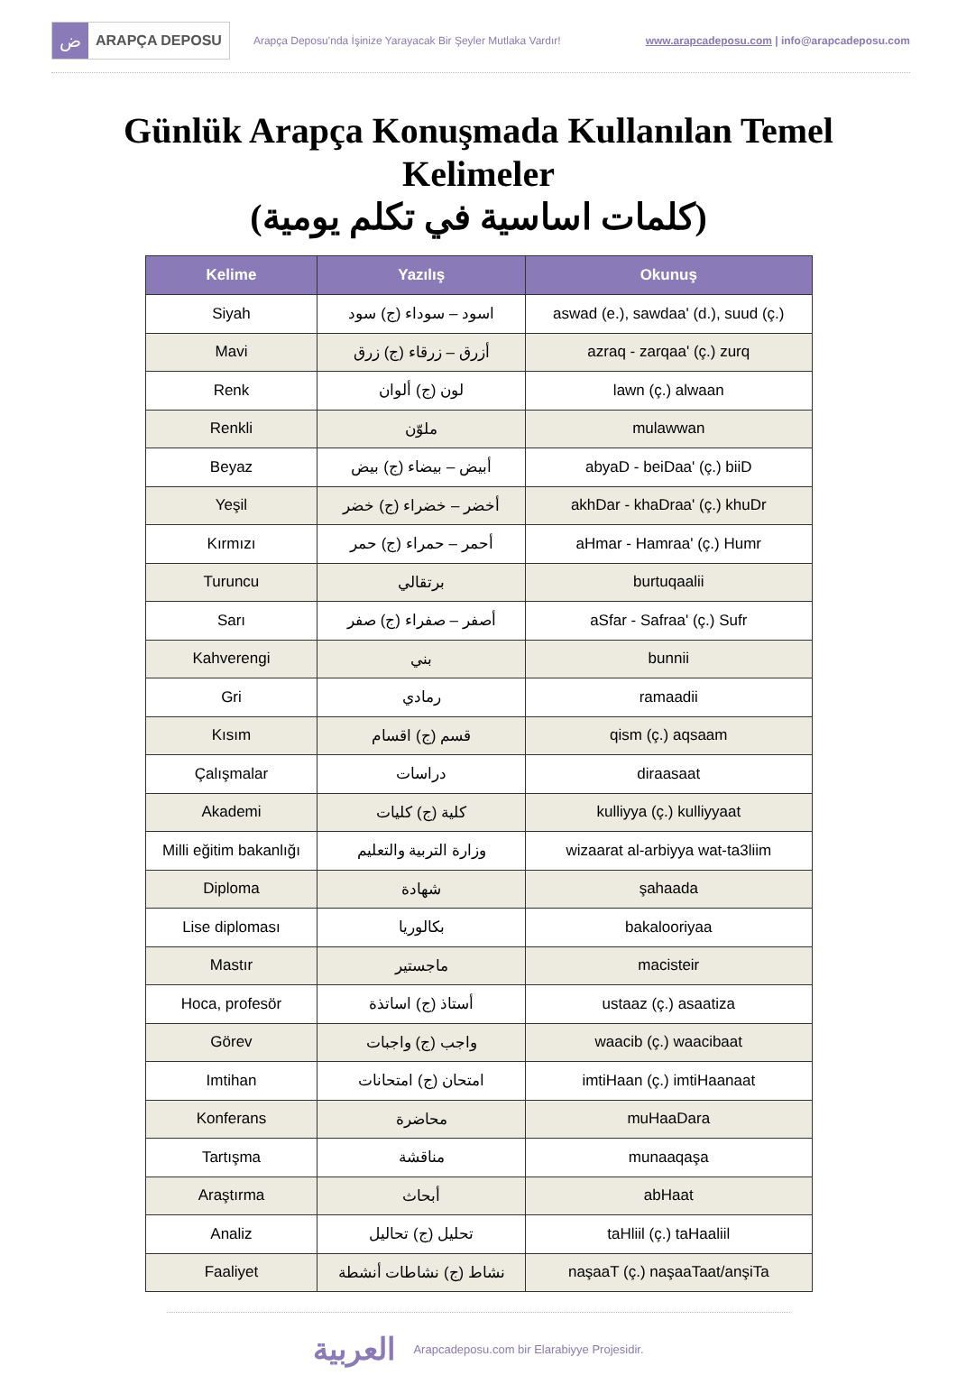ض
ARAPÇA DEPOSU
Arapça Deposu’nda İşinize Yarayacak Bir Şeyler Mutlaka Vardır!
www.arapcadeposu.com | info@arapcadeposu.com
Günlük Arapça Konuşmada Kullanılan Temel Kelimeler
(كلمات اساسية في تكلم يومية)
| Kelime | Yazılış | Okunuş |
| --- | --- | --- |
| Siyah | اسود – سوداء (ج) سود | aswad (e.), sawdaa' (d.), suud (ç.) |
| Mavi | أزرق – زرقاء (ج) زرق | azraq - zarqaa' (ç.) zurq |
| Renk | لون (ج) ألوان | lawn (ç.) alwaan |
| Renkli | ملوّن | mulawwan |
| Beyaz | أبيض – بيضاء (ج) بيض | abyaD - beiDaa' (ç.) biiD |
| Yeşil | أخضر – خضراء (ج) خضر | akhDar - khaDraa' (ç.) khuDr |
| Kırmızı | أحمر – حمراء (ج) حمر | aHmar - Hamraa' (ç.) Humr |
| Turuncu | برتقالي | burtuqaalii |
| Sarı | أصفر – صفراء (ج) صفر | aSfar - Safraa' (ç.) Sufr |
| Kahverengi | بني | bunnii |
| Gri | رمادي | ramaadii |
| Kısım | قسم (ج) اقسام | qism (ç.) aqsaam |
| Çalışmalar | دراسات | diraasaat |
| Akademi | كلية (ج) كليات | kulliyya (ç.) kulliyyaat |
| Milli eğitim bakanlığı | وزارة التربية والتعليم | wizaarat al-arbiyya wat-ta3liim |
| Diploma | شهادة | şahaada |
| Lise diploması | بكالوريا | bakalooriyaa |
| Mastır | ماجستير | macisteir |
| Hoca, profesör | أستاذ (ج) اساتذة | ustaaz (ç.) asaatiza |
| Görev | واجب (ج) واجبات | waacib (ç.) waacibaat |
| Imtihan | امتحان (ج) امتحانات | imtiHaan (ç.) imtiHaanaat |
| Konferans | محاضرة | muHaaDara |
| Tartışma | مناقشة | munaaqaşa |
| Araştırma | أبحاث | abHaat |
| Analiz | تحليل (ج) تحاليل | taHliil (ç.) taHaaliil |
| Faaliyet | نشاط (ج) نشاطات أنشطة | naşaaT (ç.) naşaaTaat/anşiTa |
العربية Arapcadeposu.com bir Elarabiyye Projesidir.